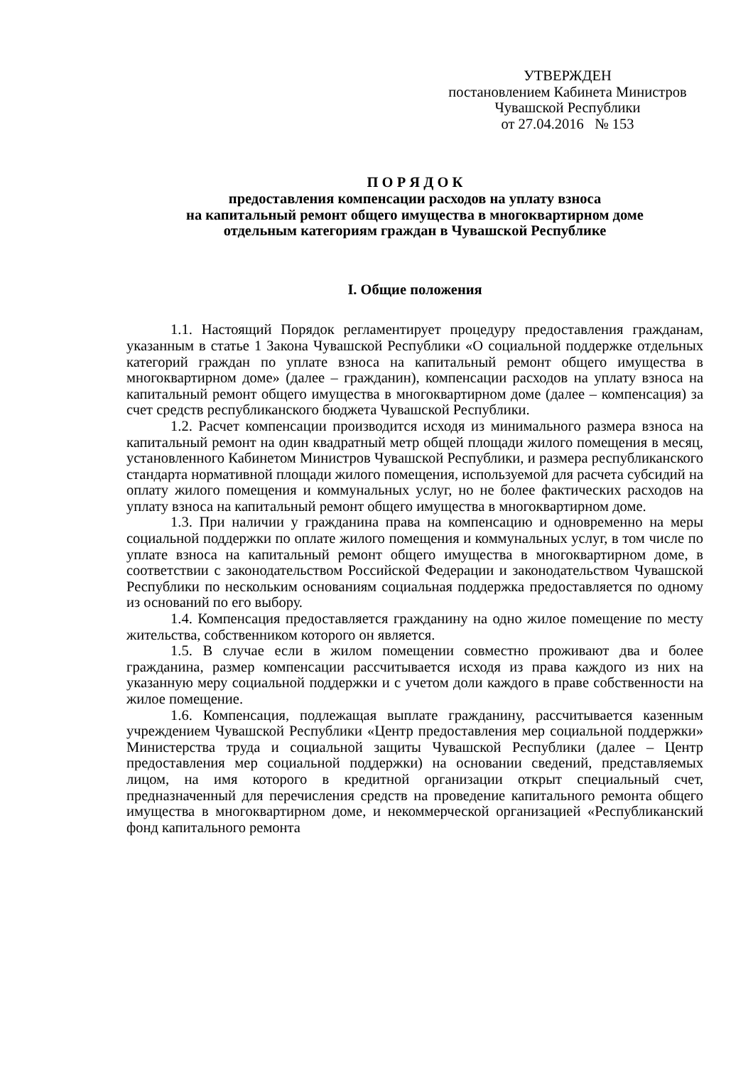УТВЕРЖДЕН
постановлением Кабинета Министров
Чувашской Республики
от 27.04.2016 № 153
П О Р Я Д О К
предоставления компенсации расходов на уплату взноса
на капитальный ремонт общего имущества в многоквартирном доме
отдельным категориям граждан в Чувашской Республике
I. Общие положения
1.1. Настоящий Порядок регламентирует процедуру предоставления гражданам, указанным в статье 1 Закона Чувашской Республики «О социальной поддержке отдельных категорий граждан по уплате взноса на капитальный ремонт общего имущества в многоквартирном доме» (далее – гражданин), компенсации расходов на уплату взноса на капитальный ремонт общего имущества в многоквартирном доме (далее – компенсация) за счет средств республиканского бюджета Чувашской Республики.
1.2. Расчет компенсации производится исходя из минимального размера взноса на капитальный ремонт на один квадратный метр общей площади жилого помещения в месяц, установленного Кабинетом Министров Чувашской Республики, и размера республиканского стандарта нормативной площади жилого помещения, используемой для расчета субсидий на оплату жилого помещения и коммунальных услуг, но не более фактических расходов на уплату взноса на капитальный ремонт общего имущества в многоквартирном доме.
1.3. При наличии у гражданина права на компенсацию и одновременно на меры социальной поддержки по оплате жилого помещения и коммунальных услуг, в том числе по уплате взноса на капитальный ремонт общего имущества в многоквартирном доме, в соответствии с законодательством Российской Федерации и законодательством Чувашской Республики по нескольким основаниям социальная поддержка предоставляется по одному из оснований по его выбору.
1.4. Компенсация предоставляется гражданину на одно жилое помещение по месту жительства, собственником которого он является.
1.5. В случае если в жилом помещении совместно проживают два и более гражданина, размер компенсации рассчитывается исходя из права каждого из них на указанную меру социальной поддержки и с учетом доли каждого в праве собственности на жилое помещение.
1.6. Компенсация, подлежащая выплате гражданину, рассчитывается казенным учреждением Чувашской Республики «Центр предоставления мер социальной поддержки» Министерства труда и социальной защиты Чувашской Республики (далее – Центр предоставления мер социальной поддержки) на основании сведений, представляемых лицом, на имя которого в кредитной организации открыт специальный счет, предназначенный для перечисления средств на проведение капитального ремонта общего имущества в многоквартирном доме, и некоммерческой организацией «Республиканский фонд капитального ремонта